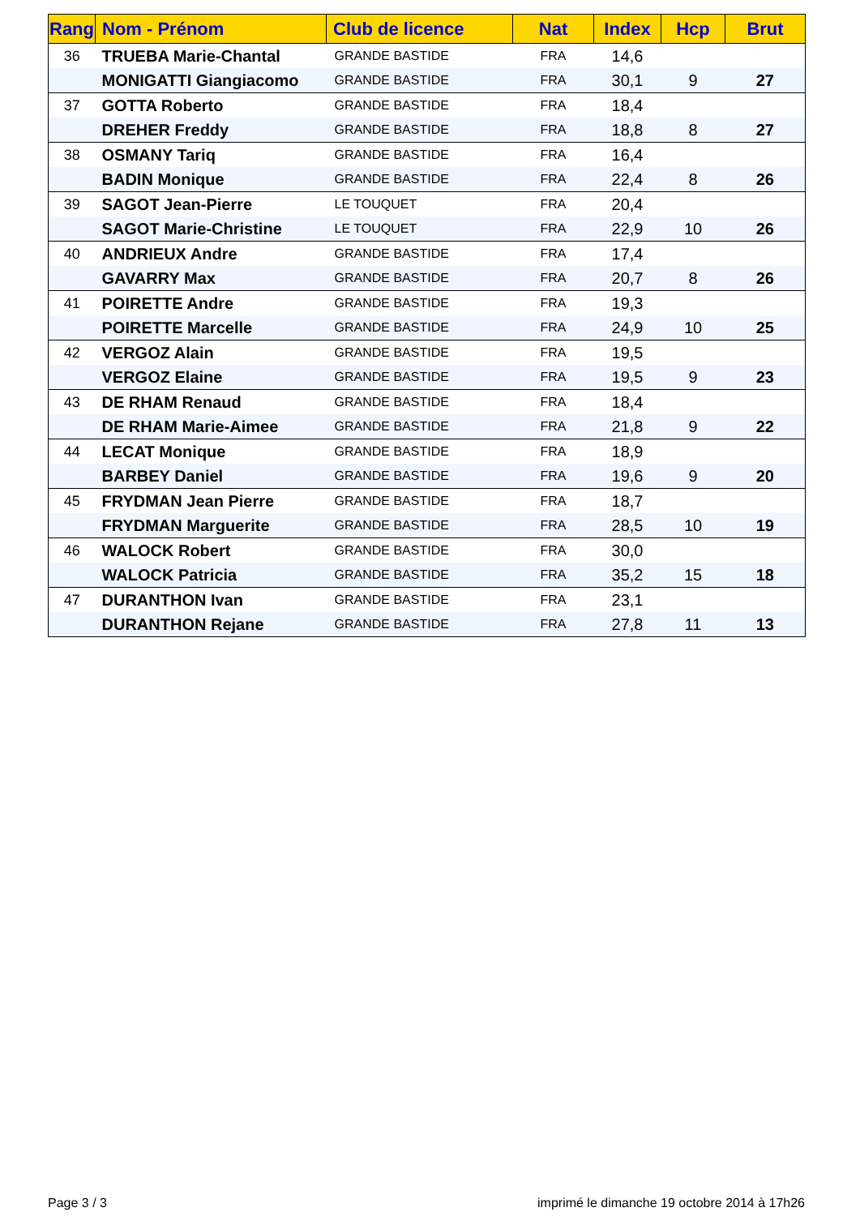| Rang | Nom - Prénom | Club de licence | Nat | Index | Hcp | Brut |
| --- | --- | --- | --- | --- | --- | --- |
| 36 | TRUEBA Marie-Chantal | GRANDE BASTIDE | FRA | 14,6 | | |
| | MONIGATTI Giangiacomo | GRANDE BASTIDE | FRA | 30,1 | 9 | 27 |
| 37 | GOTTA Roberto | GRANDE BASTIDE | FRA | 18,4 | | |
| | DREHER Freddy | GRANDE BASTIDE | FRA | 18,8 | 8 | 27 |
| 38 | OSMANY Tariq | GRANDE BASTIDE | FRA | 16,4 | | |
| | BADIN Monique | GRANDE BASTIDE | FRA | 22,4 | 8 | 26 |
| 39 | SAGOT Jean-Pierre | LE TOUQUET | FRA | 20,4 | | |
| | SAGOT Marie-Christine | LE TOUQUET | FRA | 22,9 | 10 | 26 |
| 40 | ANDRIEUX Andre | GRANDE BASTIDE | FRA | 17,4 | | |
| | GAVARRY Max | GRANDE BASTIDE | FRA | 20,7 | 8 | 26 |
| 41 | POIRETTE Andre | GRANDE BASTIDE | FRA | 19,3 | | |
| | POIRETTE Marcelle | GRANDE BASTIDE | FRA | 24,9 | 10 | 25 |
| 42 | VERGOZ Alain | GRANDE BASTIDE | FRA | 19,5 | | |
| | VERGOZ Elaine | GRANDE BASTIDE | FRA | 19,5 | 9 | 23 |
| 43 | DE RHAM Renaud | GRANDE BASTIDE | FRA | 18,4 | | |
| | DE RHAM Marie-Aimee | GRANDE BASTIDE | FRA | 21,8 | 9 | 22 |
| 44 | LECAT Monique | GRANDE BASTIDE | FRA | 18,9 | | |
| | BARBEY Daniel | GRANDE BASTIDE | FRA | 19,6 | 9 | 20 |
| 45 | FRYDMAN Jean Pierre | GRANDE BASTIDE | FRA | 18,7 | | |
| | FRYDMAN Marguerite | GRANDE BASTIDE | FRA | 28,5 | 10 | 19 |
| 46 | WALOCK Robert | GRANDE BASTIDE | FRA | 30,0 | | |
| | WALOCK Patricia | GRANDE BASTIDE | FRA | 35,2 | 15 | 18 |
| 47 | DURANTHON Ivan | GRANDE BASTIDE | FRA | 23,1 | | |
| | DURANTHON Rejane | GRANDE BASTIDE | FRA | 27,8 | 11 | 13 |
Page 3 / 3 imprimé le dimanche 19 octobre 2014 à 17h26